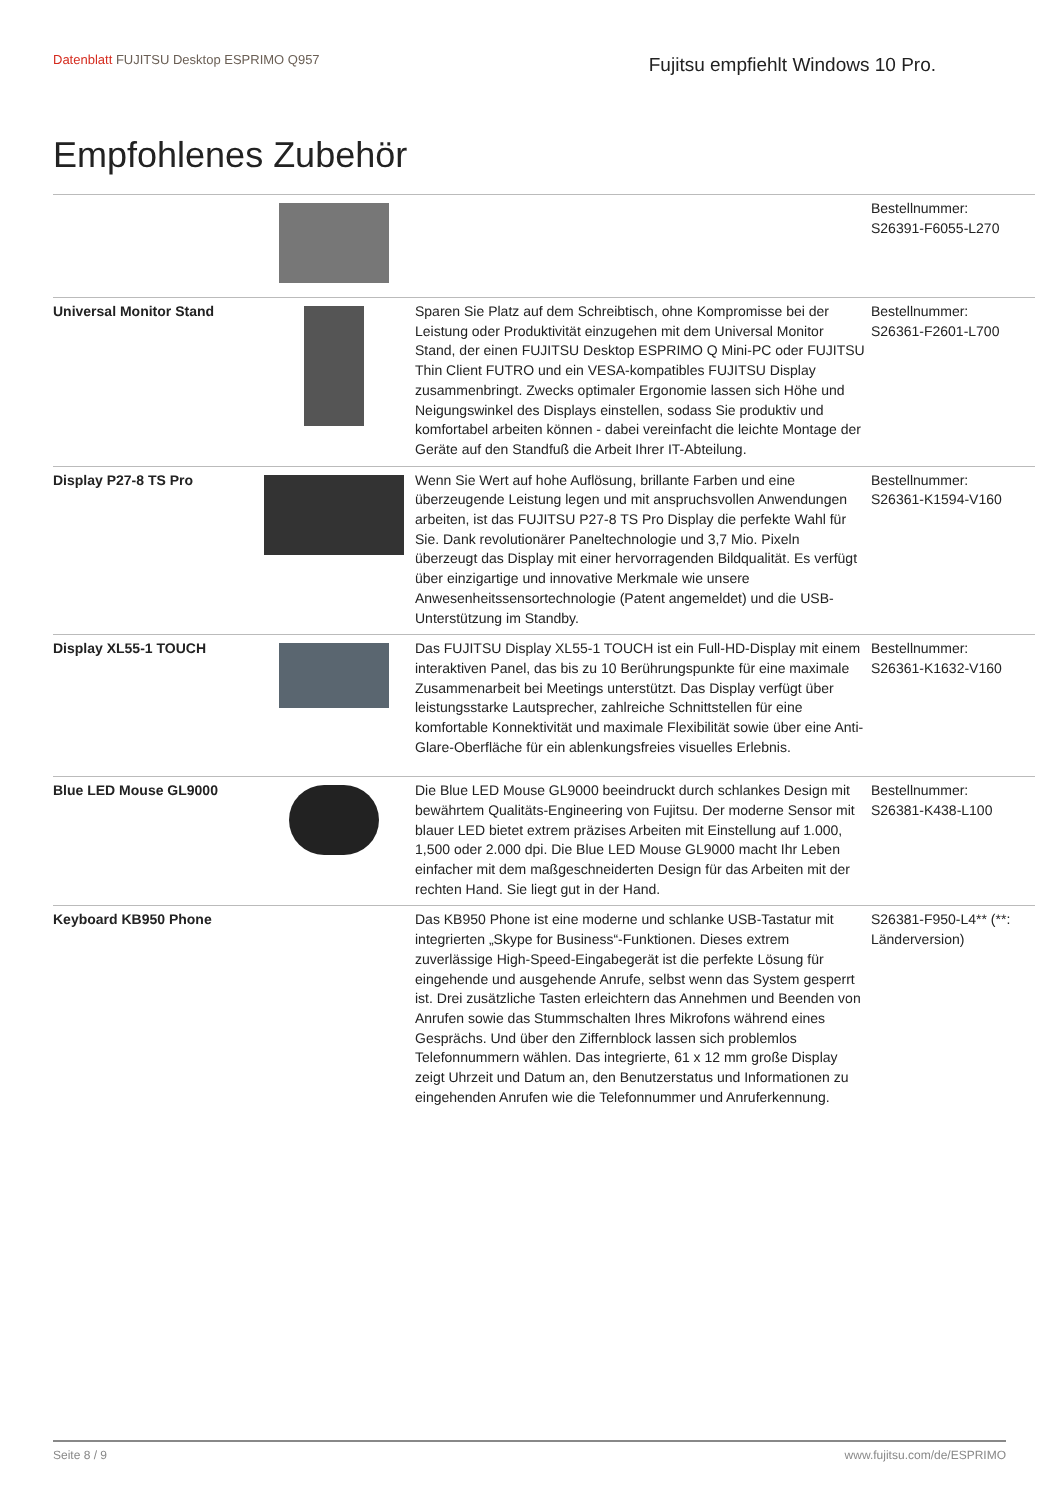Datenblatt FUJITSU Desktop ESPRIMO Q957
Fujitsu empfiehlt Windows 10 Pro.
Empfohlenes Zubehör
| | | | Bestellnummer: S26391-F6055-L270 |
| Universal Monitor Stand | | Sparen Sie Platz auf dem Schreibtisch, ohne Kompromisse bei der Leistung oder Produktivität einzugehen mit dem Universal Monitor Stand, der einen FUJITSU Desktop ESPRIMO Q Mini-PC oder FUJITSU Thin Client FUTRO und ein VESA-kompatibles FUJITSU Display zusammenbringt. Zwecks optimaler Ergonomie lassen sich Höhe und Neigungswinkel des Displays einstellen, sodass Sie produktiv und komfortabel arbeiten können - dabei vereinfacht die leichte Montage der Geräte auf den Standfuß die Arbeit Ihrer IT-Abteilung. | Bestellnummer: S26361-F2601-L700 |
| Display P27-8 TS Pro | | Wenn Sie Wert auf hohe Auflösung, brillante Farben und eine überzeugende Leistung legen und mit anspruchsvollen Anwendungen arbeiten, ist das FUJITSU P27-8 TS Pro Display die perfekte Wahl für Sie. Dank revolutionärer Paneltechnologie und 3,7 Mio. Pixeln überzeugt das Display mit einer hervorragenden Bildqualität. Es verfügt über einzigartige und innovative Merkmale wie unsere Anwesenheitssensortechnologie (Patent angemeldet) und die USB-Unterstützung im Standby. | Bestellnummer: S26361-K1594-V160 |
| Display XL55-1 TOUCH | | Das FUJITSU Display XL55-1 TOUCH ist ein Full-HD-Display mit einem interaktiven Panel, das bis zu 10 Berührungspunkte für eine maximale Zusammenarbeit bei Meetings unterstützt. Das Display verfügt über leistungsstarke Lautsprecher, zahlreiche Schnittstellen für eine komfortable Konnektivität und maximale Flexibilität sowie über eine Anti-Glare-Oberfläche für ein ablenkungsfreies visuelles Erlebnis. | Bestellnummer: S26361-K1632-V160 |
| Blue LED Mouse GL9000 | | Die Blue LED Mouse GL9000 beeindruckt durch schlankes Design mit bewährtem Qualitäts-Engineering von Fujitsu. Der moderne Sensor mit blauer LED bietet extrem präzises Arbeiten mit Einstellung auf 1.000, 1,500 oder 2.000 dpi. Die Blue LED Mouse GL9000 macht Ihr Leben einfacher mit dem maßgeschneiderten Design für das Arbeiten mit der rechten Hand. Sie liegt gut in der Hand. | Bestellnummer: S26381-K438-L100 |
| Keyboard KB950 Phone | | Das KB950 Phone ist eine moderne und schlanke USB-Tastatur mit integrierten „Skype for Business“-Funktionen. Dieses extrem zuverlässige High-Speed-Eingabegerät ist die perfekte Lösung für eingehende und ausgehende Anrufe, selbst wenn das System gesperrt ist. Drei zusätzliche Tasten erleichtern das Annehmen und Beenden von Anrufen sowie das Stummschalten Ihres Mikrofons während eines Gesprächs. Und über den Ziffernblock lassen sich problemlos Telefonnummern wählen. Das integrierte, 61 x 12 mm große Display zeigt Uhrzeit und Datum an, den Benutzerstatus und Informationen zu eingehenden Anrufen wie die Telefonnummer und Anruferkennung. | S26381-F950-L4** (**: Länderversion) |
Seite 8 / 9 www.fujitsu.com/de/ESPRIMO